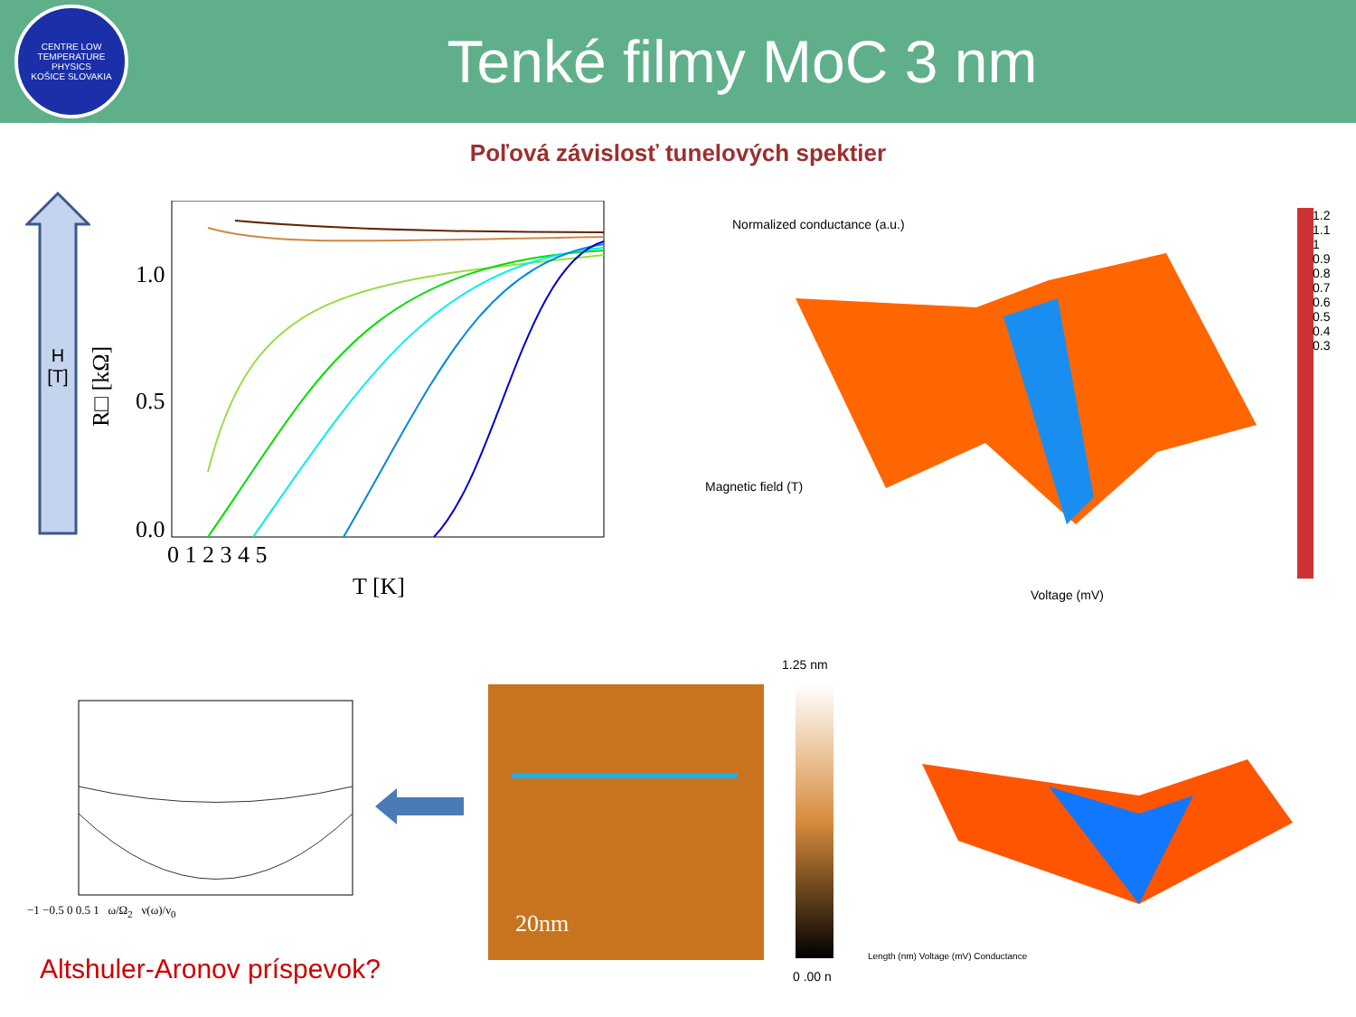CENTRE LOW TEMPERATURE PHYSICS
KOŠICE SLOVAKIA
Tenké filmy MoC 3 nm
Poľová závislosť tunelových spektier
H
[T]
1.0
0.5
0.0
0 1 2 3 4 5
T [K]
R□ [kΩ]
Magnetic field (T)
Voltage (mV)
Normalized conductance (a.u.)
1.2 1.1 1 0.9 0.8 0.7 0.6 0.5 0.4 0.3
−1 −0.5 0 0.5 1 ω/Ω<sub>2</sub> ν(ω)/ν<sub>0</sub> 20nm
1.25 nm
0 .00 n
Length (nm) Voltage (mV) Conductance
Altshuler-Aronov príspevok?